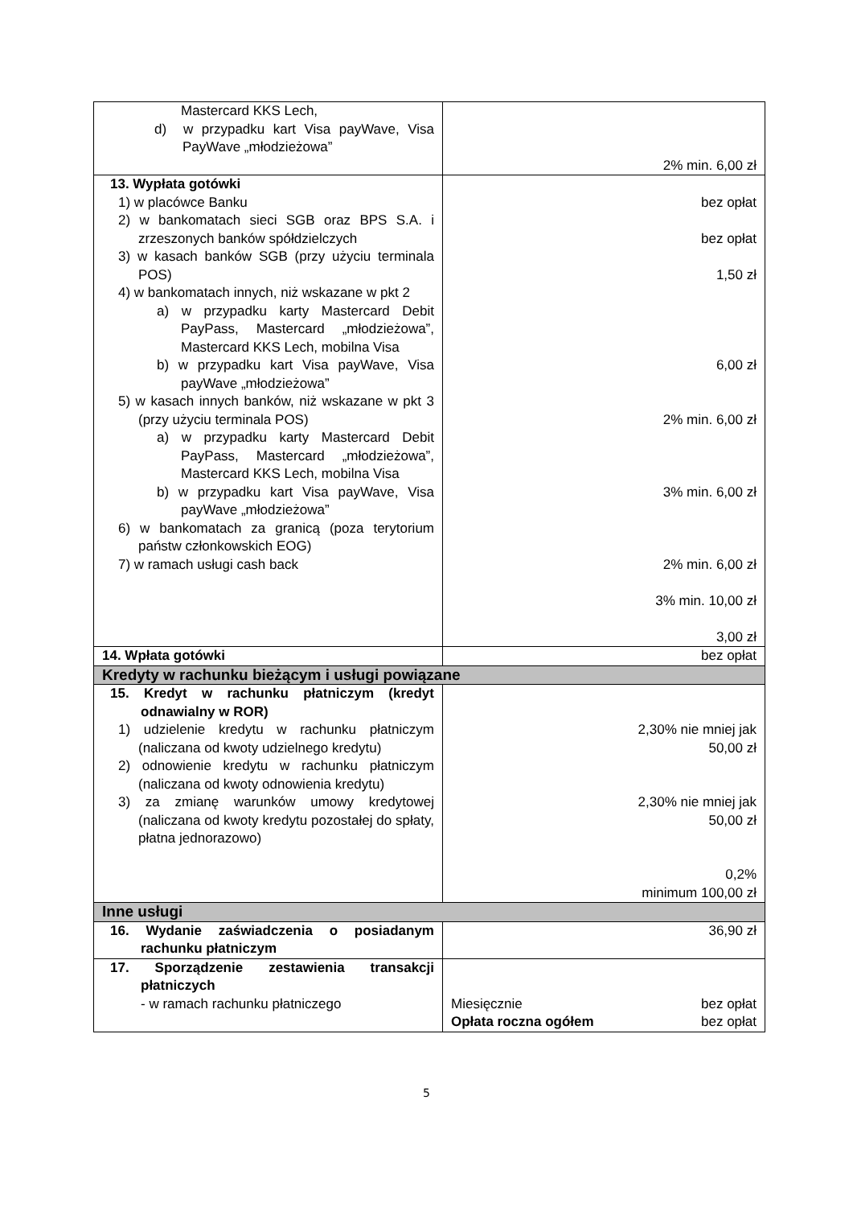| Mastercard KKS Lech, d) w przypadku kart Visa payWave, Visa PayWave „młodzieżowa” | 2% min. 6,00 zł |
| 13. Wypłata gotówki 1) w placówce Banku 2) w bankomatach sieci SGB oraz BPS S.A. i zrzeszonych banków spółdzielczych 3) w kasach banków SGB (przy użyciu terminala POS) 4) w bankomatach innych, niż wskazane w pkt 2 a) w przypadku karty Mastercard Debit PayPass, Mastercard „młodzieżowa”, Mastercard KKS Lech, mobilna Visa b) w przypadku kart Visa payWave, Visa payWave „młodzieżowa” 5) w kasach innych banków, niż wskazane w pkt 3 (przy użyciu terminala POS) a) w przypadku karty Mastercard Debit PayPass, Mastercard „młodzieżowa”, Mastercard KKS Lech, mobilna Visa b) w przypadku kart Visa payWave, Visa payWave „młodzieżowa” 6) w bankomatach za granicą (poza terytorium państw członkowskich EOG) 7) w ramach usługi cash back | bez opłat bez opłat 1,50 zł 6,00 zł 2% min. 6,00 zł 3% min. 6,00 zł 2% min. 6,00 zł 3% min. 10,00 zł 3,00 zł |
| 14. Wpłata gotówki | bez opłat |
| Kredyty w rachunku bieżącym i usługi powiązane | |
| 15. Kredyt w rachunku płatniczym (kredyt odnawialny w ROR) 1) udzielenie kredytu w rachunku płatniczym (naliczana od kwoty udzielnego kredytu) 2) odnowienie kredytu w rachunku płatniczym (naliczana od kwoty odnowienia kredytu) 3) za zmianę warunków umowy kredytowej (naliczana od kwoty kredytu pozostałej do spłaty, płatna jednorazowo) | 2,30% nie mniej jak 50,00 zł 2,30% nie mniej jak 50,00 zł 0,2% minimum 100,00 zł |
| Inne usługi | |
| 16. Wydanie zaświadczenia o posiadanym rachunku płatniczym | 36,90 zł |
| 17. Sporządzenie zestawienia transakcji płatniczych - w ramach rachunku płatniczego | Miesięcznie bez opłat Opłata roczna ogółem bez opłat |
5